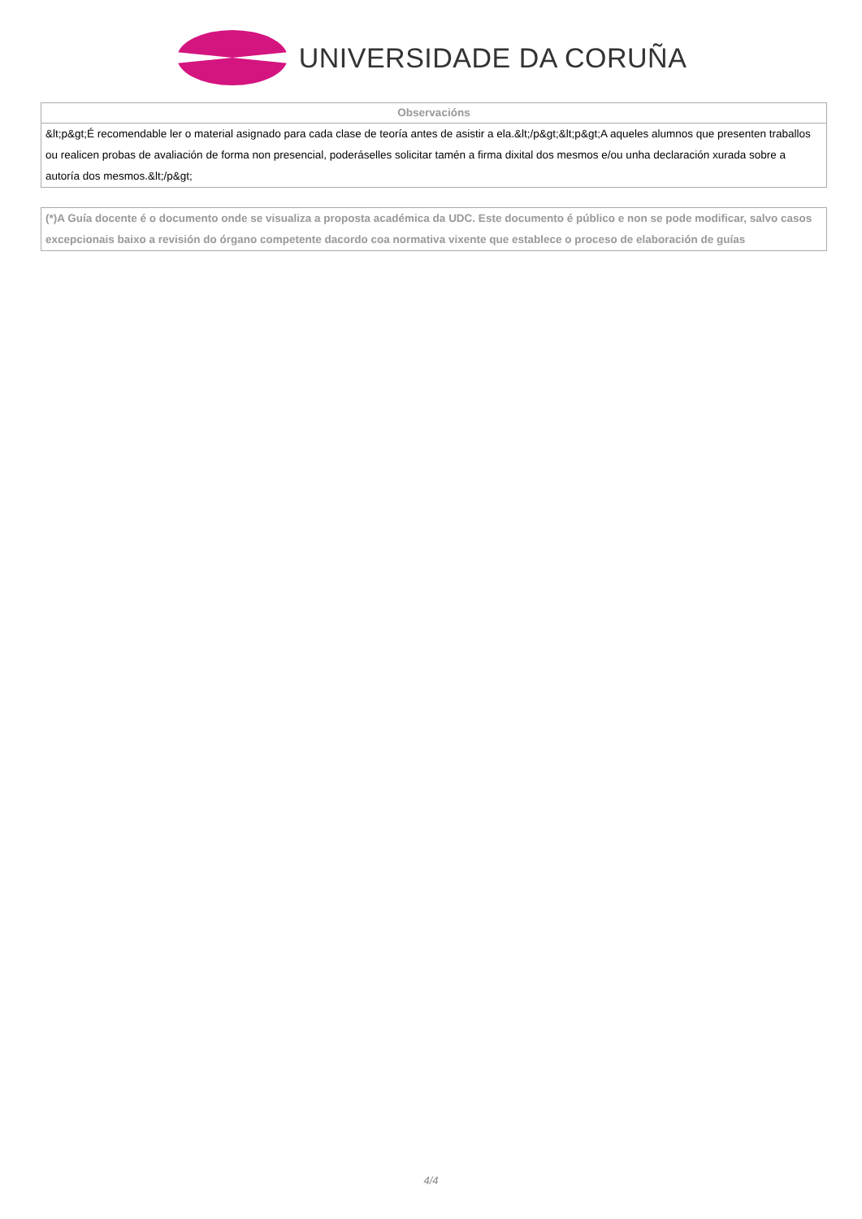UNIVERSIDADE DA CORUÑA
| Observacións |
| --- |
| &lt;p&gt;É recomendable ler o material asignado para cada clase de teoría antes de asistir a ela.&lt;/p&gt;&lt;p&gt;A aqueles alumnos que presenten traballos ou realicen probas de avaliación de forma non presencial, poderáselles solicitar tamén a firma dixital dos mesmos e/ou unha declaración xurada sobre a autoría dos mesmos.&lt;/p&gt; |
| (*)A Guía docente é o documento onde se visualiza a proposta académica da UDC. Este documento é público e non se pode modificar, salvo casos excepcionais baixo a revisión do órgano competente dacordo coa normativa vixente que establece o proceso de elaboración de guías |
4/4